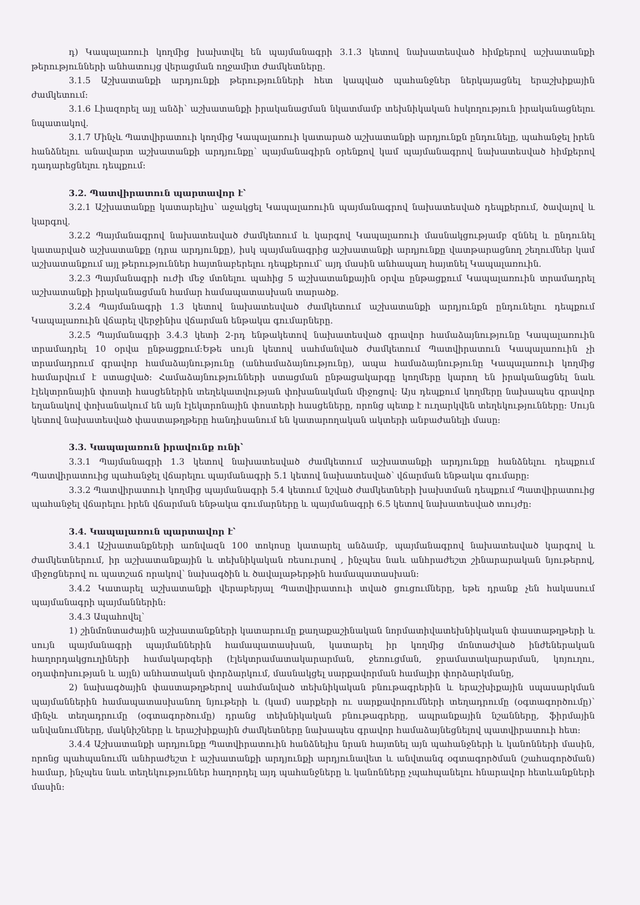դ) Կապալառուի կողմից խախտվել են պայմանագրի 3.1.3 կետով նախատեսված հիմքերով աշխատանքի թերությունների անհատույց վերացման ողջամիտ ժամկետները.
3.1.5 Աշխատանքի արդյունքի թերությունների հետ կապված պահանջներ ներկայացնել երաշխիքային ժամկետում:
3.1.6 Լիազորել այլ անձի՝ աշխատանքի իրականացման նկատմամբ տեխնիկական հսկողություն իրականացնելու նպատակով.
3.1.7 Մինչև Պատվիրատուի կողմից Կապալառուի կատարած աշխատանքի արդյունքն ընդունելը, պահանջել իրեն հանձնելու անավարտ աշխատանքի արդյունքը՝ պայմանագիրն օրենքով կամ պայմանագրով նախատեսված հիմքերով դադարեցնելու դեպքում:
3.2. Պատվիրատուն պարտավոր է՝
3.2.1 Աշխատանքը կատարելիս՝ աջակցել Կապալառուին պայմանագրով նախատեսված դեպքերում, ծավալով և կարգով.
3.2.2 Պայմանագրով նախատեսված ժամկետում և կարգով Կապալառուի մասնակցությամբ զննել և ընդունել կատարված աշխատանքը (դրա արդյունքը), իսկ պայմանագրից աշխատանքի արդյունքը վատթարացնող շեղումներ կամ աշխատանքում այլ թերություններ հայտնաբերելու դեպքերում՝ այդ մասին անհապաղ հայտնել Կապալառուին.
3.2.3 Պայմանագրի ուժի մեջ մտնելու պահից 5 աշխատանքային օրվա ընթացքում Կապալառուին տրամադրել աշխատանքի իրականացման համար համապատասխան տարածք.
3.2.4 Պայմանագրի 1.3 կետով նախատեսված ժամկետում աշխատանքի արդյունքն ընդունելու դեպքում Կապալառուին վճարել վերջինիս վճարման ենթակա գումարները.
3.2.5 Պայմանագրի 3.4.3 կետի 2-րդ ենթակետով նախատեսված գրավոր համաձայնությունը Կապալառուին տրամադրել 10 օրվա ընթացքում:Եթե սույն կետով սահմանված ժամկետում Պատվիրատուն Կապալառուին չի տրամադրում գրավոր համաձայնությունը (անհամաձայնությունը), ապա համաձայնությունը Կապալառուի կողմից համարվում է ստացված: Համաձայնությունների ստացման ընթացակարգը կողմերը կարող են իրականացնել նաև էլեկտրոնային փոստի հասցեներին տեղեկատվության փոխանակման միջոցով: Այս դեպքում կողմերը նախապես գրավոր եղանակով փոխանակում են այն էլեկտրոնային փոստերի հասցեները, որոնց պետք է ուղարկվեն տեղեկությունները: Սույն կետով նախատեսված փաստաթղթերը հանդիսանում են կատարողական ակտերի անբաժանելի մասը:
3.3. Կապալառուն իրավունք ունի՝
3.3.1 Պայմանագրի 1.3 կետով նախատեսված ժամկետում աշխատանքի արդյունքը հանձնելու դեպքում Պատվիրատուից պահանջել վճարելու պայմանագրի 5.1 կետով նախատեսված՝ վճարման ենթակա գումարը:
3.3.2 Պատվիրատուի կողմից պայմանագրի 5.4 կետում նշված ժամկետների խախտման դեպքում Պատվիրատուից պահանջել վճարելու իրեն վճարման ենթակա գումարները և պայմանագրի 6.5 կետով նախատեսված տույժը:
3.4. Կապալառուն պարտավոր է՝
3.4.1 Աշխատանքների առնվազն 100 տոկոսը կատարել անձամբ, պայմանագրով նախատեսված կարգով և ժամկետներում, իր աշխատանքային և տեխնիկական ռեսուրսով , ինչպես նաև անհրաժեշտ շինարարական նյութերով, միջոցներով ու պատշաճ որակով՝ նախագծին և ծավալաթերթին համապատասխան:
3.4.2 Կատարել աշխատանքի վերաբերյալ Պատվիրատուի տված ցուցումները, եթե դրանք չեն հակասում պայմանագրի պայմաններին:
3.4.3 Ապահովել՝
1) շինմոնտաժային աշխատանքների կատարումը քաղաքաշինական նորմատիվատեխնիկական փաստաթղթերի և սույն պայմանագրի պայմաններին համապատասխան, կատարել իր կողմից մոնտաժված ինժեներական հաղորդակցուղիների համակարգերի (էլեկտրամատակարարման, ջեռուցման, ջրամատակարարման, կոյուղու, օդափոխության և այլն) անհատական փորձարկում, մասնակցել սարքավորման համալիր փորձարկմանը,
2) նախագծային փաստաթղթերով սահմանված տեխնիկական բնութագրերին և երաշխիքային սպասարկման պայմաններին համապատասխանող նյութերի և (կամ) սարքերի ու սարքավորումների տեղադրումը (օգտագործումը)՝ մինչև տեղադրումը (օգտագործումը) դրանց տեխնիկական բնութագրերը, ապրանքային նշանները, ֆիրմային անվանումները, մակնիշները և երաշխիքային ժամկետները նախապես գրավոր համաձայնեցնելով պատվիրատուի հետ:
3.4.4 Աշխատանքի արդյունքը Պատվիրատուին հանձնելիս նրան հայտնել այն պահանջների և կանոնների մասին, որոնց պահպանումն անհրաժեշտ է աշխատանքի արդյունքի արդյունավետ և անվտանգ օգտագործման (շահագործման) համար, ինչպես նաև տեղեկություններ հաղորդել այդ պահանջները և կանոնները չպահպանելու հնարավոր հետևանքների մասին: